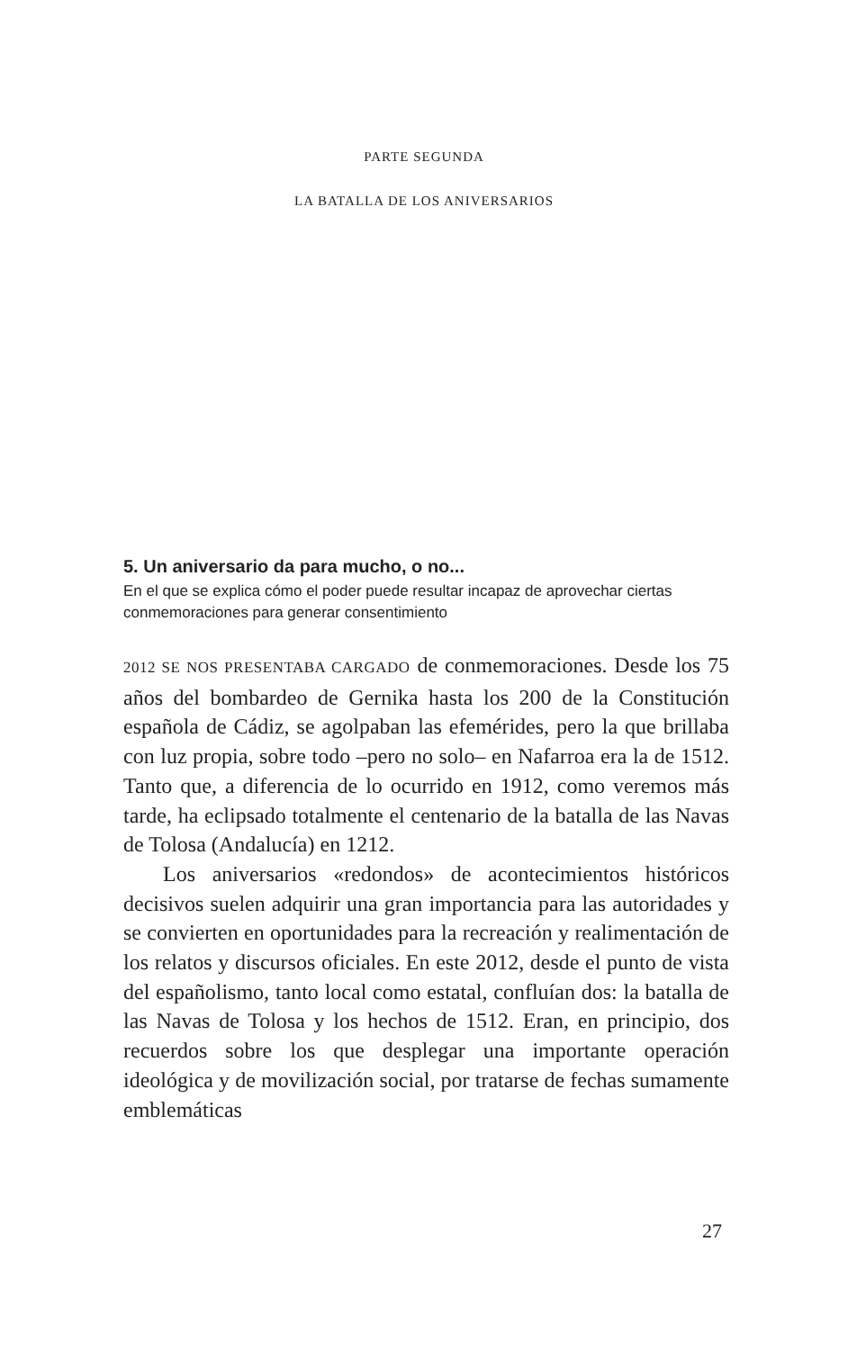PARTE SEGUNDA
LA BATALLA DE LOS ANIVERSARIOS
5. Un aniversario da para mucho, o no...
En el que se explica cómo el poder puede resultar incapaz de aprovechar ciertas conmemoraciones para generar consentimiento
2012 SE NOS PRESENTABA CARGADO de conmemoraciones. Desde los 75 años del bombardeo de Gernika hasta los 200 de la Constitución española de Cádiz, se agolpaban las efemérides, pero la que brillaba con luz propia, sobre todo –pero no solo– en Nafarroa era la de 1512. Tanto que, a diferencia de lo ocurrido en 1912, como veremos más tarde, ha eclipsado totalmente el centenario de la batalla de las Navas de Tolosa (Andalucía) en 1212.
Los aniversarios «redondos» de acontecimientos históricos decisivos suelen adquirir una gran importancia para las autoridades y se convierten en oportunidades para la recreación y realimentación de los relatos y discursos oficiales. En este 2012, desde el punto de vista del españolismo, tanto local como estatal, confluían dos: la batalla de las Navas de Tolosa y los hechos de 1512. Eran, en principio, dos recuerdos sobre los que desplegar una importante operación ideológica y de movilización social, por tratarse de fechas sumamente emblemáticas
27